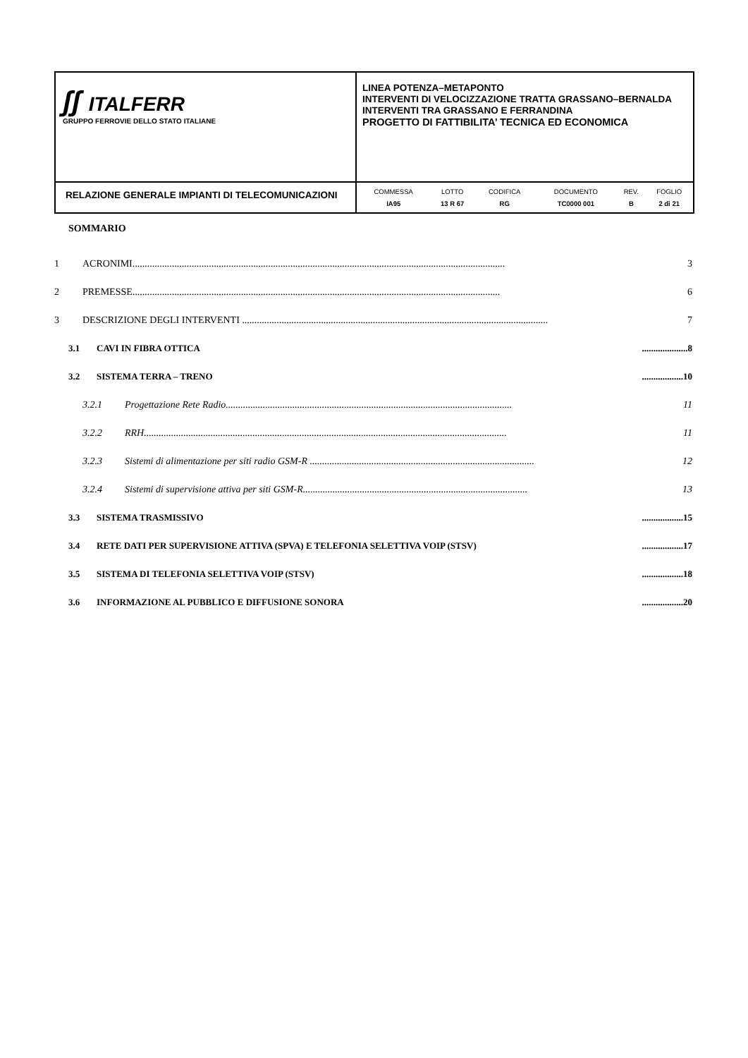| ʃʃ ITALFERR GRUPPO FERROVIE DELLO STATO ITALIANE | LINEA POTENZA–METAPONTO INTERVENTI DI VELOCIZZAZIONE TRATTA GRASSANO–BERNALDA INTERVENTI TRA GRASSANO E FERRANDINA PROGETTO DI FATTIBILITA’ TECNICA ED ECONOMICA |
| RELAZIONE GENERALE IMPIANTI DI TELECOMUNICAZIONI | / COMMESSA / LOTTO / CODIFICA / DOCUMENTO / REV. / FOGLIO / / IA95 / 13 R 67 / RG / TC0000 001 / B / 2 di 21 / |
SOMMARIO
1 ACRONIMI....................................................................................................................................................... 3
2 PREMESSE..................................................................................................................................................... 6
3 DESCRIZIONE DEGLI INTERVENTI ............................................................................................................................ 7
3.1 CAVI IN FIBRA OTTICA....................8
3.2 SISTEMA TERRA – TRENO..................10
3.2.1 Progettazione Rete Radio.................................................................................................................... 11
3.2.2 RRH................................................................................................................................................... 11
3.2.3 Sistemi di alimentazione per siti radio GSM-R ........................................................................................... 12
3.2.4 Sistemi di supervisione attiva per siti GSM-R........................................................................................... 13
3.3 SISTEMA TRASMISSIVO..................15
3.4 RETE DATI PER SUPERVISIONE ATTIVA (SPVA) E TELEFONIA SELETTIVA VOIP (STSV)..................17
3.5 SISTEMA DI TELEFONIA SELETTIVA VOIP (STSV)..................18
3.6 INFORMAZIONE AL PUBBLICO E DIFFUSIONE SONORA..................20